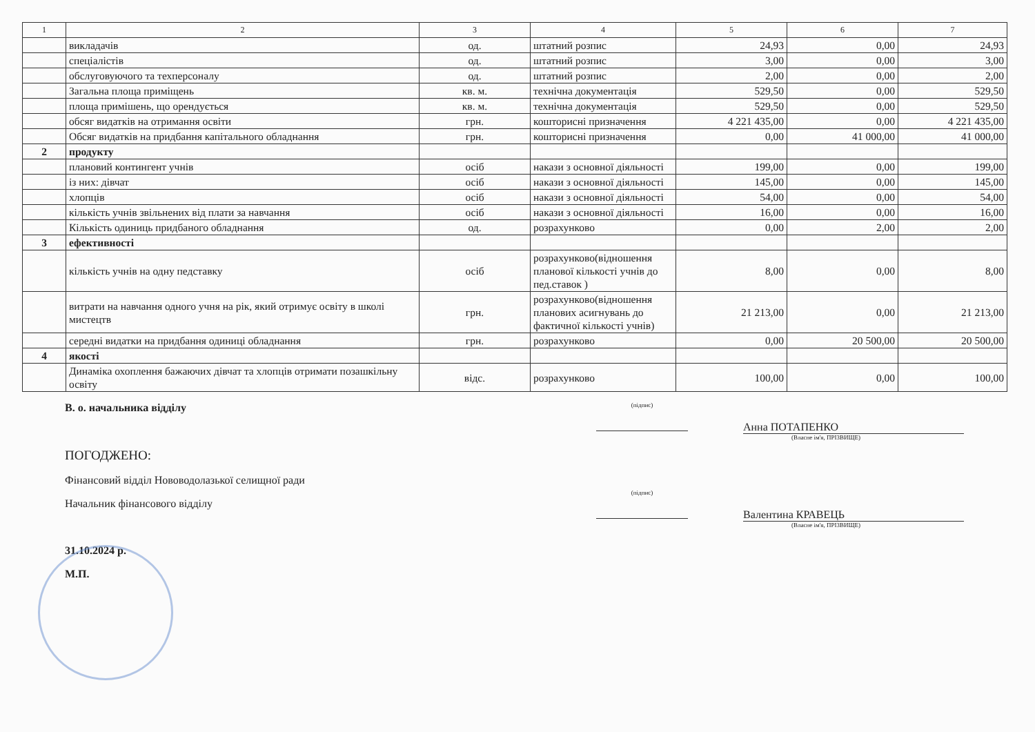| 1 | 2 | 3 | 4 | 5 | 6 | 7 |
| --- | --- | --- | --- | --- | --- | --- |
| | викладачів | од. | штатний розпис | 24,93 | 0,00 | 24,93 |
| | спеціалістів | од. | штатний розпис | 3,00 | 0,00 | 3,00 |
| | обслуговуючого та техперсоналу | од. | штатний розпис | 2,00 | 0,00 | 2,00 |
| | Загальна площа приміщень | кв. м. | технічна документація | 529,50 | 0,00 | 529,50 |
| | площа примішень, що орендується | кв. м. | технічна документація | 529,50 | 0,00 | 529,50 |
| | обсяг видатків на отримання освіти | грн. | кошторисні призначення | 4 221 435,00 | 0,00 | 4 221 435,00 |
| | Обсяг видатків на придбання капітального обладнання | грн. | кошторисні призначення | 0,00 | 41 000,00 | 41 000,00 |
| 2 | продукту | | | | | |
| | плановий контингент учнів | осіб | накази з основної діяльності | 199,00 | 0,00 | 199,00 |
| | із них: дівчат | осіб | накази з основної діяльності | 145,00 | 0,00 | 145,00 |
| | хлопців | осіб | накази з основної діяльності | 54,00 | 0,00 | 54,00 |
| | кількість учнів звільнених від плати за навчання | осіб | накази з основної діяльності | 16,00 | 0,00 | 16,00 |
| | Кількість одиниць придбаного обладнання | од. | розрахунково | 0,00 | 2,00 | 2,00 |
| 3 | ефективності | | | | | |
| | кількість учнів на одну педставку | осіб | розрахунково(відношення планової кількості учнів до пед.ставок ) | 8,00 | 0,00 | 8,00 |
| | витрати на навчання одного учня на рік, який отримує освіту в школі мистецтв | грн. | розрахунково(відношення планових асигнувань до фактичної кількості учнів) | 21 213,00 | 0,00 | 21 213,00 |
| | середні видатки на придбання одиниці обладнання | грн. | розрахунково | 0,00 | 20 500,00 | 20 500,00 |
| 4 | якості | | | | | |
| | Динаміка охоплення бажаючих дівчат та хлопців отримати позашкільну освіту | відс. | розрахунково | 100,00 | 0,00 | 100,00 |
В. о. начальника відділу
(підпис)
Анна ПОТАПЕНКО
(Власне ім'я, ПРІЗВИЩЕ)
ПОГОДЖЕНО:
Фінансовий відділ Нововодолазької селищної ради
Начальник фінансового відділу
31.10.2024 р.
М.П.
(підпис)
Валентина КРАВЕЦЬ
(Власне ім'я, ПРІЗВИЩЕ)